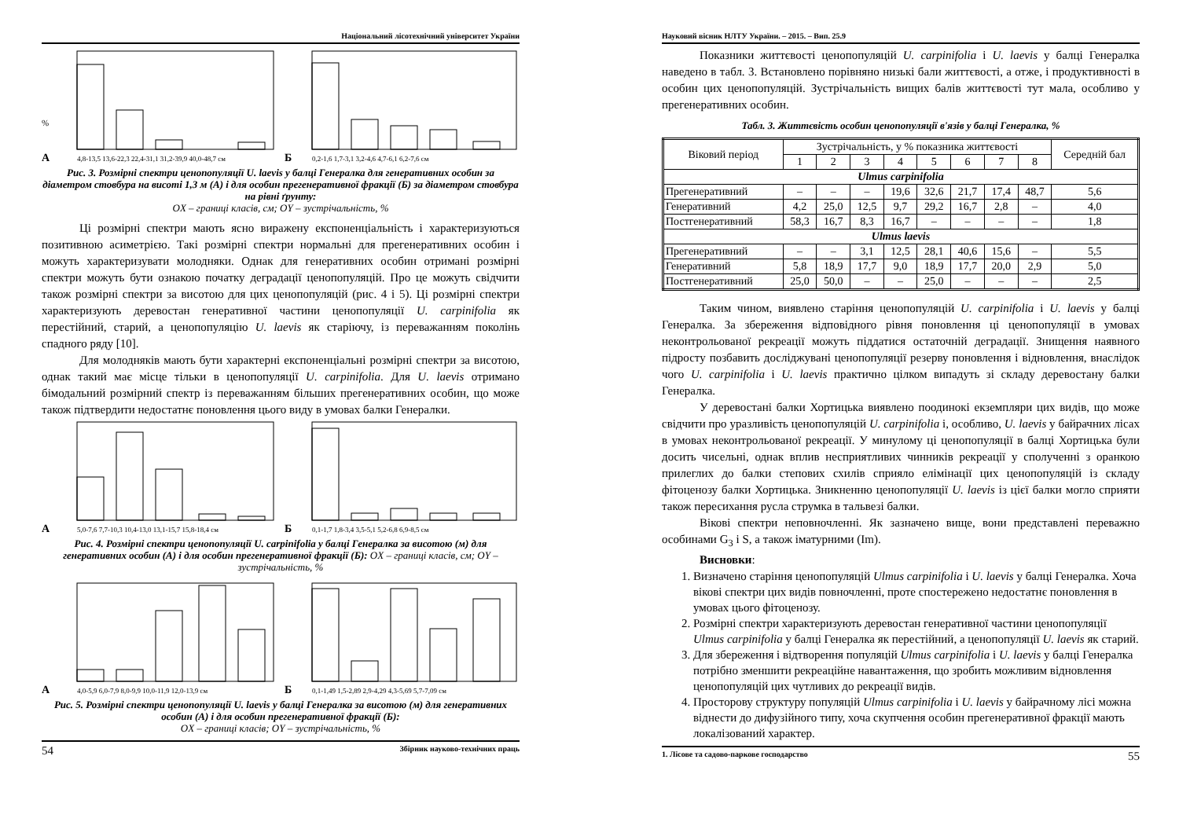Національний лісотехнічний університет України
%
А
4,8-13,5 13,6-22,3 22,4-31,1 31,2-39,9 40,0-48,7 см
Б
0,2-1,6 1,7-3,1 3,2-4,6 4,7-6,1 6,2-7,6 см
Рис. 3. Розмірні спектри ценопопуляції U. laevis у балці Генералка для генеративних особин за діаметром стовбура на висоті 1,3 м (А) і для особин прегенеративної фракції (Б) за діаметром стовбура на рівні ґрунту:
OX – границі класів, см; OY – зустрічальність, %
Ці розмірні спектри мають ясно виражену експоненціальність і характеризуються позитивною асиметрією. Такі розмірні спектри нормальні для прегенеративних особин і можуть характеризувати молодняки. Однак для генеративних особин отримані розмірні спектри можуть бути ознакою початку деградації ценопопуляцій. Про це можуть свідчити також розмірні спектри за висотою для цих ценопопуляцій (рис. 4 і 5). Ці розмірні спектри характеризують деревостан генеративної частини ценопопуляції U. carpinifolia як перестійний, старий, а ценопопуляцію U. laevis як старіючу, із переважанням поколінь спадного ряду [10].
Для молодняків мають бути характерні експоненціальні розмірні спектри за висотою, однак такий має місце тільки в ценопопуляції U. carpinifolia. Для U. laevis отримано бімодальний розмірний спектр із переважанням більших прегенеративних особин, що може також підтвердити недостатнє поновлення цього виду в умовах балки Генералки.
А
5,0-7,6 7,7-10,3 10,4-13,0 13,1-15,7 15,8-18,4 см
Б
0,1-1,7 1,8-3,4 3,5-5,1 5,2-6,8 6,9-8,5 см
Рис. 4. Розмірні спектри ценопопуляції U. carpinifolia у балці Генералка за висотою (м) для генеративних особин (А) і для особин прегенеративної фракції (Б): OX – границі класів, см; OY – зустрічальність, %
А
4,0-5,9 6,0-7,9 8,0-9,9 10,0-11,9 12,0-13,9 см
Б
0,1-1,49 1,5-2,89 2,9-4,29 4,3-5,69 5,7-7,09 см
Рис. 5. Розмірні спектри ценопопуляції U. laevis у балці Генералка за висотою (м) для генеративних особин (А) і для особин прегенеративної фракції (Б):
OX – границі класів; OY – зустрічальність, %
54 Збірник науково-технічних праць
Науковий вісник НЛТУ України. – 2015. – Вип. 25.9
Показники життєвості ценопопуляцій U. carpinifolia і U. laevis у балці Генералка наведено в табл. 3. Встановлено порівняно низькі бали життєвості, а отже, і продуктивності в особин цих ценопопуляцій. Зустрічальність вищих балів життєвості тут мала, особливо у прегенеративних особин.
Табл. 3. Життєвість особин ценопопуляції в'язів у балці Генералка, %
| Віковий період | Зустрічальність, у % показника життєвості | | | | | | | | Середній бал |
| --- | --- | --- | --- | --- | --- | --- | --- | --- | --- |
| | 1 | 2 | 3 | 4 | 5 | 6 | 7 | 8 | |
| Ulmus carpinifolia | | | | | | | | | |
| Прегенеративний | – | – | – | 19,6 | 32,6 | 21,7 | 17,4 | 48,7 | 5,6 |
| Генеративний | 4,2 | 25,0 | 12,5 | 9,7 | 29,2 | 16,7 | 2,8 | – | 4,0 |
| Постгенеративний | 58,3 | 16,7 | 8,3 | 16,7 | – | – | – | – | 1,8 |
| Ulmus laevis | | | | | | | | | |
| Прегенеративний | – | – | 3,1 | 12,5 | 28,1 | 40,6 | 15,6 | – | 5,5 |
| Генеративний | 5,8 | 18,9 | 17,7 | 9,0 | 18,9 | 17,7 | 20,0 | 2,9 | 5,0 |
| Постгенеративний | 25,0 | 50,0 | – | – | 25,0 | – | – | – | 2,5 |
Таким чином, виявлено старіння ценопопуляцій U. carpinifolia і U. laevis у балці Генералка. За збереження відповідного рівня поновлення ці ценопопуляції в умовах неконтрольованої рекреації можуть піддатися остаточній деградації. Знищення наявного підросту позбавить досліджувані ценопопуляції резерву поновлення і відновлення, внаслідок чого U. carpinifolia і U. laevis практично цілком випадуть зі складу деревостану балки Генералка.
У деревостані балки Хортицька виявлено поодинокі екземпляри цих видів, що може свідчити про уразливість ценопопуляцій U. carpinifolia і, особливо, U. laevis у байрачних лісах в умовах неконтрольованої рекреації. У минулому ці ценопопуляції в балці Хортицька були досить чисельні, однак вплив несприятливих чинників рекреації у сполученні з оранкою прилеглих до балки степових схилів сприяло елімінації цих ценопопуляцій із складу фітоценозу балки Хортицька. Зникненню ценопопуляції U. laevis із цієї балки могло сприяти також пересихання русла струмка в тальвезі балки.
Вікові спектри неповночленні. Як зазначено вище, вони представлені переважно особинами G<sub>3</sub> і S, а також іматурними (Im).
Висновки:
1. Визначено старіння ценопопуляцій Ulmus carpinifolia і U. laevis у балці Генералка. Хоча вікові спектри цих видів повночленні, проте спостережено недостатнє поновлення в умовах цього фітоценозу.
2. Розмірні спектри характеризують деревостан генеративної частини ценопопуляції Ulmus carpinifolia у балці Генералка як перестійний, а ценопопуляції U. laevis як старий.
3. Для збереження і відтворення популяцій Ulmus carpinifolia і U. laevis у балці Генералка потрібно зменшити рекреаційне навантаження, що зробить можливим відновлення ценопопуляцій цих чутливих до рекреації видів.
4. Просторову структуру популяцій Ulmus carpinifolia і U. laevis у байрачному лісі можна віднести до дифузійного типу, хоча скупчення особин прегенеративної фракції мають локалізований характер.
1. Лісове та садово-паркове господарство 55